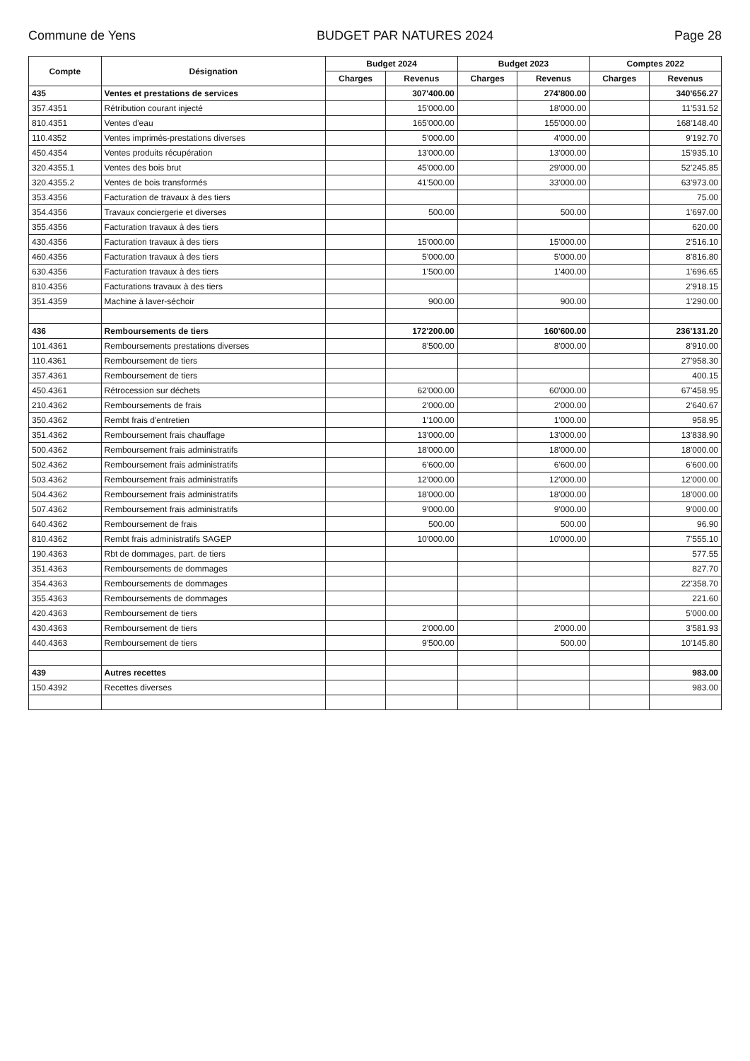Commune de Yens BUDGET PAR NATURES 2024 Page 28
| Compte | Désignation | Budget 2024 | | Budget 2023 | | Comptes 2022 | |
| --- | --- | --- | --- | --- | --- | --- | --- |
| | | Charges | Revenus | Charges | Revenus | Charges | Revenus |
| 435 | Ventes et prestations de services | | 307'400.00 | | 274'800.00 | | 340'656.27 |
| 357.4351 | Rétribution courant injecté | | 15'000.00 | | 18'000.00 | | 11'531.52 |
| 810.4351 | Ventes d'eau | | 165'000.00 | | 155'000.00 | | 168'148.40 |
| 110.4352 | Ventes imprimés-prestations diverses | | 5'000.00 | | 4'000.00 | | 9'192.70 |
| 450.4354 | Ventes produits récupération | | 13'000.00 | | 13'000.00 | | 15'935.10 |
| 320.4355.1 | Ventes des bois brut | | 45'000.00 | | 29'000.00 | | 52'245.85 |
| 320.4355.2 | Ventes de bois transformés | | 41'500.00 | | 33'000.00 | | 63'973.00 |
| 353.4356 | Facturation de travaux à des tiers | | | | | | 75.00 |
| 354.4356 | Travaux conciergerie et diverses | | 500.00 | | 500.00 | | 1'697.00 |
| 355.4356 | Facturation travaux à des tiers | | | | | | 620.00 |
| 430.4356 | Facturation travaux à des tiers | | 15'000.00 | | 15'000.00 | | 2'516.10 |
| 460.4356 | Facturation travaux à des tiers | | 5'000.00 | | 5'000.00 | | 8'816.80 |
| 630.4356 | Facturation travaux à des tiers | | 1'500.00 | | 1'400.00 | | 1'696.65 |
| 810.4356 | Facturations travaux à des tiers | | | | | | 2'918.15 |
| 351.4359 | Machine à laver-séchoir | | 900.00 | | 900.00 | | 1'290.00 |
| 436 | Remboursements de tiers | | 172'200.00 | | 160'600.00 | | 236'131.20 |
| 101.4361 | Remboursements prestations diverses | | 8'500.00 | | 8'000.00 | | 8'910.00 |
| 110.4361 | Remboursement de tiers | | | | | | 27'958.30 |
| 357.4361 | Remboursement de tiers | | | | | | 400.15 |
| 450.4361 | Rétrocession sur déchets | | 62'000.00 | | 60'000.00 | | 67'458.95 |
| 210.4362 | Remboursements de frais | | 2'000.00 | | 2'000.00 | | 2'640.67 |
| 350.4362 | Rembt frais d'entretien | | 1'100.00 | | 1'000.00 | | 958.95 |
| 351.4362 | Remboursement frais chauffage | | 13'000.00 | | 13'000.00 | | 13'838.90 |
| 500.4362 | Remboursement frais administratifs | | 18'000.00 | | 18'000.00 | | 18'000.00 |
| 502.4362 | Remboursement frais administratifs | | 6'600.00 | | 6'600.00 | | 6'600.00 |
| 503.4362 | Remboursement frais administratifs | | 12'000.00 | | 12'000.00 | | 12'000.00 |
| 504.4362 | Remboursement frais administratifs | | 18'000.00 | | 18'000.00 | | 18'000.00 |
| 507.4362 | Remboursement frais administratifs | | 9'000.00 | | 9'000.00 | | 9'000.00 |
| 640.4362 | Remboursement de frais | | 500.00 | | 500.00 | | 96.90 |
| 810.4362 | Rembt frais administratifs SAGEP | | 10'000.00 | | 10'000.00 | | 7'555.10 |
| 190.4363 | Rbt de dommages, part. de tiers | | | | | | 577.55 |
| 351.4363 | Remboursements de dommages | | | | | | 827.70 |
| 354.4363 | Remboursements de dommages | | | | | | 22'358.70 |
| 355.4363 | Remboursements de dommages | | | | | | 221.60 |
| 420.4363 | Remboursement de tiers | | | | | | 5'000.00 |
| 430.4363 | Remboursement de tiers | | 2'000.00 | | 2'000.00 | | 3'581.93 |
| 440.4363 | Remboursement de tiers | | 9'500.00 | | 500.00 | | 10'145.80 |
| 439 | Autres recettes | | | | | | 983.00 |
| 150.4392 | Recettes diverses | | | | | | 983.00 |